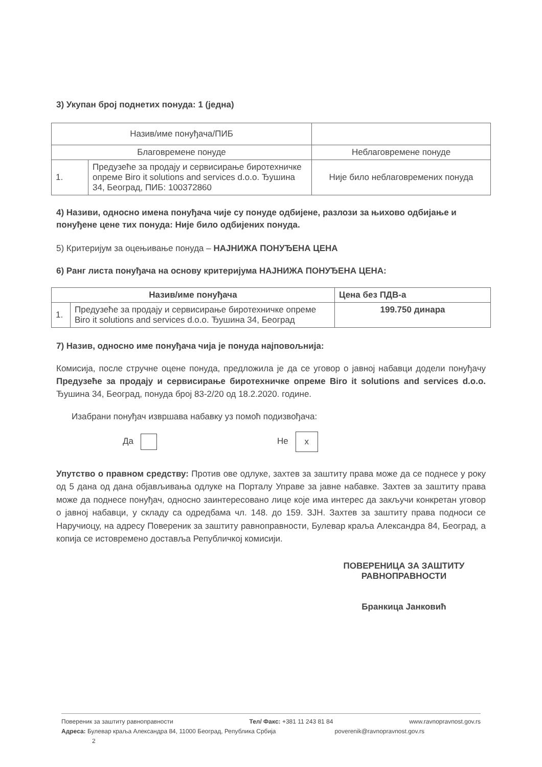3) Укупан број поднетих понуда: 1 (једна)
| Назив/име понуђача/ПИБ | | |
| --- | --- | --- |
| Благовремене понуде | | Неблаговремене понуде |
| 1. | Предузеће за продају и сервисирање биротехничке опреме Biro it solutions and services d.o.o. Ђушина 34, Београд, ПИБ: 100372860 | Није било неблаговремених понуда |
4) Називи, односно имена понуђача чије су понуде одбијене, разлози за њихово одбијање и понуђене цене тих понуда: Није било одбијених понуда.
5) Критеријум за оцењивање понуда – НАЈНИЖА ПОНУЂЕНА ЦЕНА
6) Ранг листа понуђача на основу критеријума НАЈНИЖА ПОНУЂЕНА ЦЕНА:
| Назив/име понуђача | | Цена без ПДВ-а |
| --- | --- | --- |
| 1. | Предузеће за продају и сервисирање биротехничке опреме Biro it solutions and services d.o.o. Ђушина 34, Београд | 199.750 динара |
7) Назив, односно име понуђача чија је понуда најповољнија:
Комисија, после стручне оцене понуда, предложила је да се уговор о јавној набавци додели понуђачу Предузеће за продају и сервисирање биротехничке опреме Biro it solutions and services d.o.o. Ђушина 34, Београд, понуда број 83-2/20 од 18.2.2020. године.
Изабрани понуђач извршава набавку уз помоћ подизвођача:
Да Не x
Упутство о правном средству: Против ове одлуке, захтев за заштиту права може да се поднесе у року од 5 дана од дана објављивања одлуке на Порталу Управе за јавне набавке. Захтев за заштиту права може да поднесе понуђач, односно заинтересовано лице које има интерес да закључи конкретан уговор о јавној набавци, у складу са одредбама чл. 148. до 159. ЗЈН. Захтев за заштиту права подноси се Наручиоцу, на адресу Повереник за заштиту равноправности, Булевар краља Александра 84, Београд, а копија се истовремено доставља Републичкој комисији.
ПОВЕРЕНИЦА ЗА ЗАШТИТУ
РАВНОПРАВНОСТИ
Бранкица Јанковић
Повереник за заштиту равноправности Тел/ Факс: +381 11 243 81 84 www.ravnopravnost.gov.rs
Адреса: Булевар краља Александра 84, 11000 Београд, Република Србија poverenik@ravnopravnost.gov.rs
2